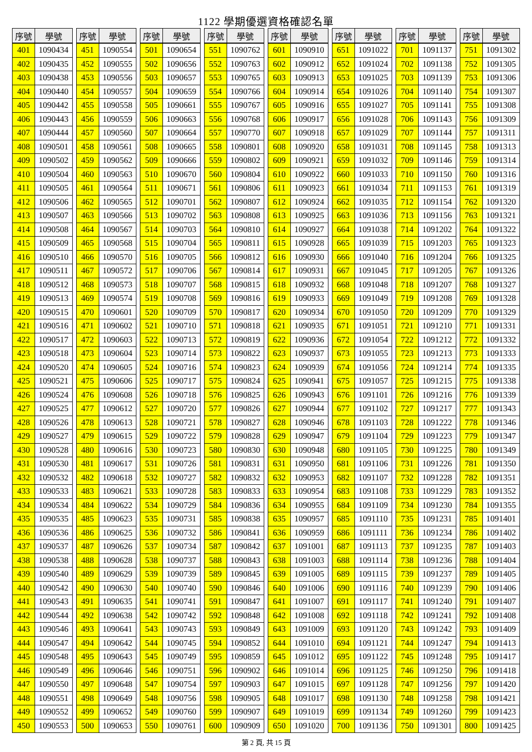1122 學期優選資格確認名單
| 序號 | 學號 |
| --- | --- |
| 401 | 1090434 |
| 402 | 1090435 |
| 403 | 1090438 |
| 404 | 1090440 |
| 405 | 1090442 |
| 406 | 1090443 |
| 407 | 1090444 |
| 408 | 1090501 |
| 409 | 1090502 |
| 410 | 1090504 |
| 411 | 1090505 |
| 412 | 1090506 |
| 413 | 1090507 |
| 414 | 1090508 |
| 415 | 1090509 |
| 416 | 1090510 |
| 417 | 1090511 |
| 418 | 1090512 |
| 419 | 1090513 |
| 420 | 1090515 |
| 421 | 1090516 |
| 422 | 1090517 |
| 423 | 1090518 |
| 424 | 1090520 |
| 425 | 1090521 |
| 426 | 1090524 |
| 427 | 1090525 |
| 428 | 1090526 |
| 429 | 1090527 |
| 430 | 1090528 |
| 431 | 1090530 |
| 432 | 1090532 |
| 433 | 1090533 |
| 434 | 1090534 |
| 435 | 1090535 |
| 436 | 1090536 |
| 437 | 1090537 |
| 438 | 1090538 |
| 439 | 1090540 |
| 440 | 1090542 |
| 441 | 1090543 |
| 442 | 1090544 |
| 443 | 1090546 |
| 444 | 1090547 |
| 445 | 1090548 |
| 446 | 1090549 |
| 447 | 1090550 |
| 448 | 1090551 |
| 449 | 1090552 |
| 450 | 1090553 |
| 序號 | 學號 |
| --- | --- |
| 451 | 1090554 |
| 452 | 1090555 |
| 453 | 1090556 |
| 454 | 1090557 |
| 455 | 1090558 |
| 456 | 1090559 |
| 457 | 1090560 |
| 458 | 1090561 |
| 459 | 1090562 |
| 460 | 1090563 |
| 461 | 1090564 |
| 462 | 1090565 |
| 463 | 1090566 |
| 464 | 1090567 |
| 465 | 1090568 |
| 466 | 1090570 |
| 467 | 1090572 |
| 468 | 1090573 |
| 469 | 1090574 |
| 470 | 1090601 |
| 471 | 1090602 |
| 472 | 1090603 |
| 473 | 1090604 |
| 474 | 1090605 |
| 475 | 1090606 |
| 476 | 1090608 |
| 477 | 1090612 |
| 478 | 1090613 |
| 479 | 1090615 |
| 480 | 1090616 |
| 481 | 1090617 |
| 482 | 1090618 |
| 483 | 1090621 |
| 484 | 1090622 |
| 485 | 1090623 |
| 486 | 1090625 |
| 487 | 1090626 |
| 488 | 1090628 |
| 489 | 1090629 |
| 490 | 1090630 |
| 491 | 1090635 |
| 492 | 1090638 |
| 493 | 1090641 |
| 494 | 1090642 |
| 495 | 1090643 |
| 496 | 1090646 |
| 497 | 1090648 |
| 498 | 1090649 |
| 499 | 1090652 |
| 500 | 1090653 |
| 序號 | 學號 |
| --- | --- |
| 501 | 1090654 |
| 502 | 1090656 |
| 503 | 1090657 |
| 504 | 1090659 |
| 505 | 1090661 |
| 506 | 1090663 |
| 507 | 1090664 |
| 508 | 1090665 |
| 509 | 1090666 |
| 510 | 1090670 |
| 511 | 1090671 |
| 512 | 1090701 |
| 513 | 1090702 |
| 514 | 1090703 |
| 515 | 1090704 |
| 516 | 1090705 |
| 517 | 1090706 |
| 518 | 1090707 |
| 519 | 1090708 |
| 520 | 1090709 |
| 521 | 1090710 |
| 522 | 1090713 |
| 523 | 1090714 |
| 524 | 1090716 |
| 525 | 1090717 |
| 526 | 1090718 |
| 527 | 1090720 |
| 528 | 1090721 |
| 529 | 1090722 |
| 530 | 1090723 |
| 531 | 1090726 |
| 532 | 1090727 |
| 533 | 1090728 |
| 534 | 1090729 |
| 535 | 1090731 |
| 536 | 1090732 |
| 537 | 1090734 |
| 538 | 1090737 |
| 539 | 1090739 |
| 540 | 1090740 |
| 541 | 1090741 |
| 542 | 1090742 |
| 543 | 1090743 |
| 544 | 1090745 |
| 545 | 1090749 |
| 546 | 1090751 |
| 547 | 1090754 |
| 548 | 1090756 |
| 549 | 1090760 |
| 550 | 1090761 |
| 序號 | 學號 |
| --- | --- |
| 551 | 1090762 |
| 552 | 1090763 |
| 553 | 1090765 |
| 554 | 1090766 |
| 555 | 1090767 |
| 556 | 1090768 |
| 557 | 1090770 |
| 558 | 1090801 |
| 559 | 1090802 |
| 560 | 1090804 |
| 561 | 1090806 |
| 562 | 1090807 |
| 563 | 1090808 |
| 564 | 1090810 |
| 565 | 1090811 |
| 566 | 1090812 |
| 567 | 1090814 |
| 568 | 1090815 |
| 569 | 1090816 |
| 570 | 1090817 |
| 571 | 1090818 |
| 572 | 1090819 |
| 573 | 1090822 |
| 574 | 1090823 |
| 575 | 1090824 |
| 576 | 1090825 |
| 577 | 1090826 |
| 578 | 1090827 |
| 579 | 1090828 |
| 580 | 1090830 |
| 581 | 1090831 |
| 582 | 1090832 |
| 583 | 1090833 |
| 584 | 1090836 |
| 585 | 1090838 |
| 586 | 1090841 |
| 587 | 1090842 |
| 588 | 1090843 |
| 589 | 1090845 |
| 590 | 1090846 |
| 591 | 1090847 |
| 592 | 1090848 |
| 593 | 1090849 |
| 594 | 1090852 |
| 595 | 1090859 |
| 596 | 1090902 |
| 597 | 1090903 |
| 598 | 1090905 |
| 599 | 1090907 |
| 600 | 1090909 |
| 序號 | 學號 |
| --- | --- |
| 601 | 1090910 |
| 602 | 1090912 |
| 603 | 1090913 |
| 604 | 1090914 |
| 605 | 1090916 |
| 606 | 1090917 |
| 607 | 1090918 |
| 608 | 1090920 |
| 609 | 1090921 |
| 610 | 1090922 |
| 611 | 1090923 |
| 612 | 1090924 |
| 613 | 1090925 |
| 614 | 1090927 |
| 615 | 1090928 |
| 616 | 1090930 |
| 617 | 1090931 |
| 618 | 1090932 |
| 619 | 1090933 |
| 620 | 1090934 |
| 621 | 1090935 |
| 622 | 1090936 |
| 623 | 1090937 |
| 624 | 1090939 |
| 625 | 1090941 |
| 626 | 1090943 |
| 627 | 1090944 |
| 628 | 1090946 |
| 629 | 1090947 |
| 630 | 1090948 |
| 631 | 1090950 |
| 632 | 1090953 |
| 633 | 1090954 |
| 634 | 1090955 |
| 635 | 1090957 |
| 636 | 1090959 |
| 637 | 1091001 |
| 638 | 1091003 |
| 639 | 1091005 |
| 640 | 1091006 |
| 641 | 1091007 |
| 642 | 1091008 |
| 643 | 1091009 |
| 644 | 1091010 |
| 645 | 1091012 |
| 646 | 1091014 |
| 647 | 1091015 |
| 648 | 1091017 |
| 649 | 1091019 |
| 650 | 1091020 |
| 序號 | 學號 |
| --- | --- |
| 651 | 1091022 |
| 652 | 1091024 |
| 653 | 1091025 |
| 654 | 1091026 |
| 655 | 1091027 |
| 656 | 1091028 |
| 657 | 1091029 |
| 658 | 1091031 |
| 659 | 1091032 |
| 660 | 1091033 |
| 661 | 1091034 |
| 662 | 1091035 |
| 663 | 1091036 |
| 664 | 1091038 |
| 665 | 1091039 |
| 666 | 1091040 |
| 667 | 1091045 |
| 668 | 1091048 |
| 669 | 1091049 |
| 670 | 1091050 |
| 671 | 1091051 |
| 672 | 1091054 |
| 673 | 1091055 |
| 674 | 1091056 |
| 675 | 1091057 |
| 676 | 1091101 |
| 677 | 1091102 |
| 678 | 1091103 |
| 679 | 1091104 |
| 680 | 1091105 |
| 681 | 1091106 |
| 682 | 1091107 |
| 683 | 1091108 |
| 684 | 1091109 |
| 685 | 1091110 |
| 686 | 1091111 |
| 687 | 1091113 |
| 688 | 1091114 |
| 689 | 1091115 |
| 690 | 1091116 |
| 691 | 1091117 |
| 692 | 1091118 |
| 693 | 1091120 |
| 694 | 1091121 |
| 695 | 1091122 |
| 696 | 1091125 |
| 697 | 1091128 |
| 698 | 1091130 |
| 699 | 1091134 |
| 700 | 1091136 |
| 序號 | 學號 |
| --- | --- |
| 701 | 1091137 |
| 702 | 1091138 |
| 703 | 1091139 |
| 704 | 1091140 |
| 705 | 1091141 |
| 706 | 1091143 |
| 707 | 1091144 |
| 708 | 1091145 |
| 709 | 1091146 |
| 710 | 1091150 |
| 711 | 1091153 |
| 712 | 1091154 |
| 713 | 1091156 |
| 714 | 1091202 |
| 715 | 1091203 |
| 716 | 1091204 |
| 717 | 1091205 |
| 718 | 1091207 |
| 719 | 1091208 |
| 720 | 1091209 |
| 721 | 1091210 |
| 722 | 1091212 |
| 723 | 1091213 |
| 724 | 1091214 |
| 725 | 1091215 |
| 726 | 1091216 |
| 727 | 1091217 |
| 728 | 1091222 |
| 729 | 1091223 |
| 730 | 1091225 |
| 731 | 1091226 |
| 732 | 1091228 |
| 733 | 1091229 |
| 734 | 1091230 |
| 735 | 1091231 |
| 736 | 1091234 |
| 737 | 1091235 |
| 738 | 1091236 |
| 739 | 1091237 |
| 740 | 1091239 |
| 741 | 1091240 |
| 742 | 1091241 |
| 743 | 1091242 |
| 744 | 1091247 |
| 745 | 1091248 |
| 746 | 1091250 |
| 747 | 1091256 |
| 748 | 1091258 |
| 749 | 1091260 |
| 750 | 1091301 |
| 序號 | 學號 |
| --- | --- |
| 751 | 1091302 |
| 752 | 1091305 |
| 753 | 1091306 |
| 754 | 1091307 |
| 755 | 1091308 |
| 756 | 1091309 |
| 757 | 1091311 |
| 758 | 1091313 |
| 759 | 1091314 |
| 760 | 1091316 |
| 761 | 1091319 |
| 762 | 1091320 |
| 763 | 1091321 |
| 764 | 1091322 |
| 765 | 1091323 |
| 766 | 1091325 |
| 767 | 1091326 |
| 768 | 1091327 |
| 769 | 1091328 |
| 770 | 1091329 |
| 771 | 1091331 |
| 772 | 1091332 |
| 773 | 1091333 |
| 774 | 1091335 |
| 775 | 1091338 |
| 776 | 1091339 |
| 777 | 1091343 |
| 778 | 1091346 |
| 779 | 1091347 |
| 780 | 1091349 |
| 781 | 1091350 |
| 782 | 1091351 |
| 783 | 1091352 |
| 784 | 1091355 |
| 785 | 1091401 |
| 786 | 1091402 |
| 787 | 1091403 |
| 788 | 1091404 |
| 789 | 1091405 |
| 790 | 1091406 |
| 791 | 1091407 |
| 792 | 1091408 |
| 793 | 1091409 |
| 794 | 1091413 |
| 795 | 1091417 |
| 796 | 1091418 |
| 797 | 1091420 |
| 798 | 1091421 |
| 799 | 1091423 |
| 800 | 1091425 |
第 2 頁, 共 15 頁